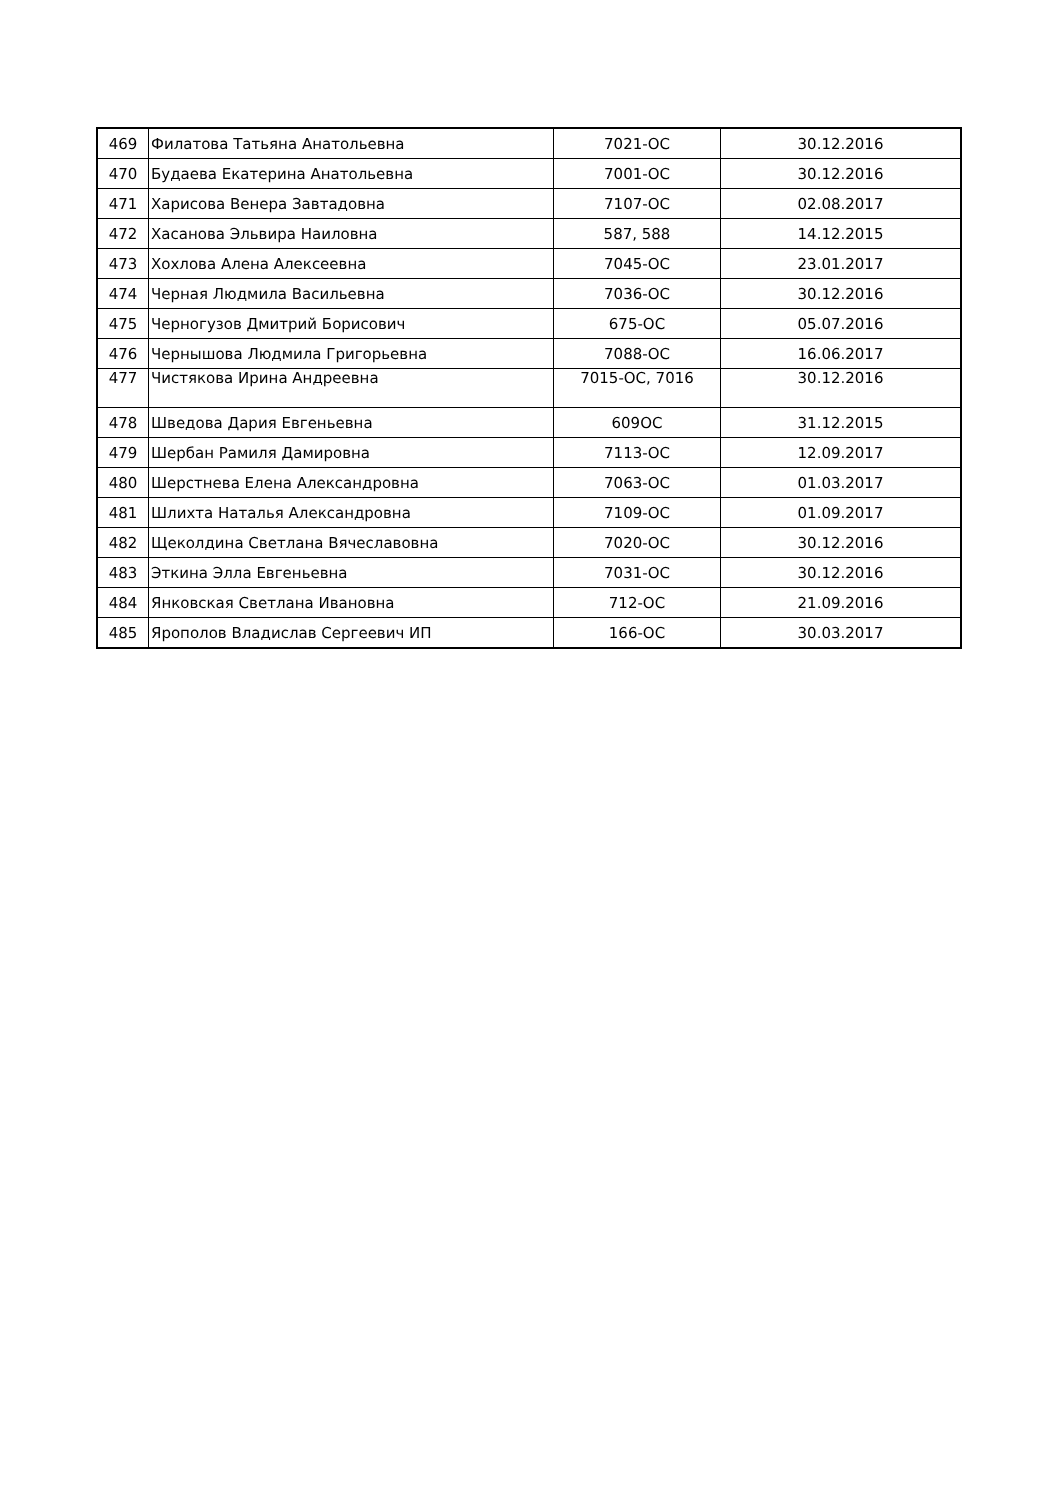| 469 | Филатова Татьяна Анатольевна | 7021-ОС | 30.12.2016 |
| 470 | Будаева Екатерина Анатольевна | 7001-ОС | 30.12.2016 |
| 471 | Харисова Венера Завтадовна | 7107-ОС | 02.08.2017 |
| 472 | Хасанова Эльвира Наиловна | 587, 588 | 14.12.2015 |
| 473 | Хохлова Алена Алексеевна | 7045-ОС | 23.01.2017 |
| 474 | Черная Людмила Васильевна | 7036-ОС | 30.12.2016 |
| 475 | Черногузов Дмитрий Борисович | 675-ОС | 05.07.2016 |
| 476 | Чернышова Людмила Григорьевна | 7088-ОС | 16.06.2017 |
| 477 | Чистякова Ирина Андреевна | 7015-ОС, 7016 | 30.12.2016 |
| 478 | Шведова Дария Евгеньевна | 609ОС | 31.12.2015 |
| 479 | Шербан Рамиля Дамировна | 7113-ОС | 12.09.2017 |
| 480 | Шерстнева Елена Александровна | 7063-ОС | 01.03.2017 |
| 481 | Шлихта Наталья Александровна | 7109-ОС | 01.09.2017 |
| 482 | Щеколдина Светлана Вячеславовна | 7020-ОС | 30.12.2016 |
| 483 | Эткина Элла Евгеньевна | 7031-ОС | 30.12.2016 |
| 484 | Янковская Светлана Ивановна | 712-ОС | 21.09.2016 |
| 485 | Ярополов Владислав Сергеевич ИП | 166-ОС | 30.03.2017 |